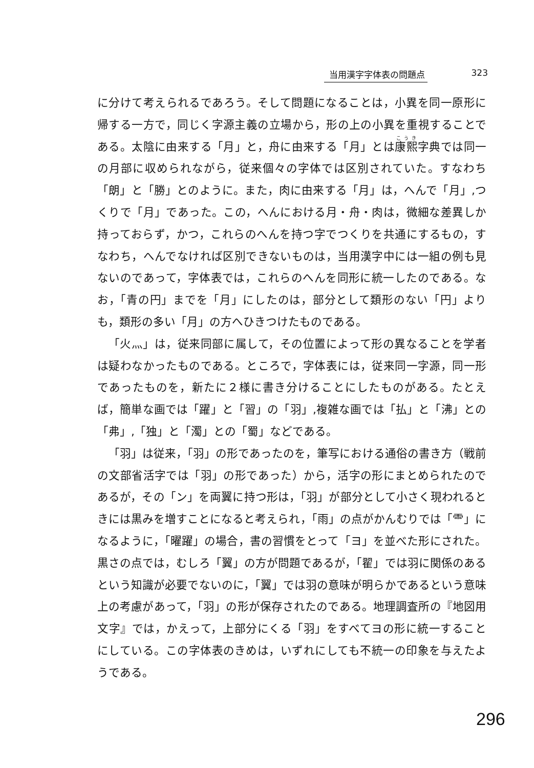当用漢字字体表の問題点 323
に分けて考えられるであろう。そして問題になることは，小異を同一原形に帰する一方で，同じく字源主義の立場から，形の上の小異を重視することである。太陰に由来する「月」と，舟に由来する「月」とは康熙字典では同一の月部に収められながら，従来個々の字体では区別されていた。すなわち「朗」と「勝」とのように。また，肉に由来する「月」は，へんで「月」,つくりで「月」であった。この，へんにおける月・舟・肉は，微細な差異しか持っておらず，かつ，これらのへんを持つ字でつくりを共通にするもの，すなわち，へんでなければ区別できないものは，当用漢字中には一組の例も見ないのであって，字体表では，これらのへんを同形に統一したのである。なお，「青の円」までを「月」にしたのは，部分として類形のない「円」よりも，類形の多い「月」の方へひきつけたものである。
「火灬」は，従来同部に属して，その位置によって形の異なることを学者は疑わなかったものである。ところで，字体表には，従来同一字源，同一形であったものを，新たに２様に書き分けることにしたものがある。たとえば，簡単な画では「躍」と「習」の「羽」,複雑な画では「払」と「沸」との「弗」,「独」と「濁」との「蜀」などである。
「羽」は従来，「羽」の形であったのを，筆写における通俗の書き方（戦前の文部省活字では「羽」の形であった）から，活字の形にまとめられたのであるが，その「ン」を両翼に持つ形は，「羽」が部分として小さく現われるときには黒みを増すことになると考えられ，「雨」の点がかんむりでは「⻗」になるように，「曜躍」の場合，書の習慣をとって「ヨ」を並べた形にされた。黒さの点では，むしろ「翼」の方が問題であるが，「翟」では羽に関係のあるという知識が必要でないのに，「翼」では羽の意味が明らかであるという意味上の考慮があって，「羽」の形が保存されたのである。地理調査所の『地図用文字』では，かえって，上部分にくる「羽」をすべてヨの形に統一することにしている。この字体表のきめは，いずれにしても不統一の印象を与えたようである。
296